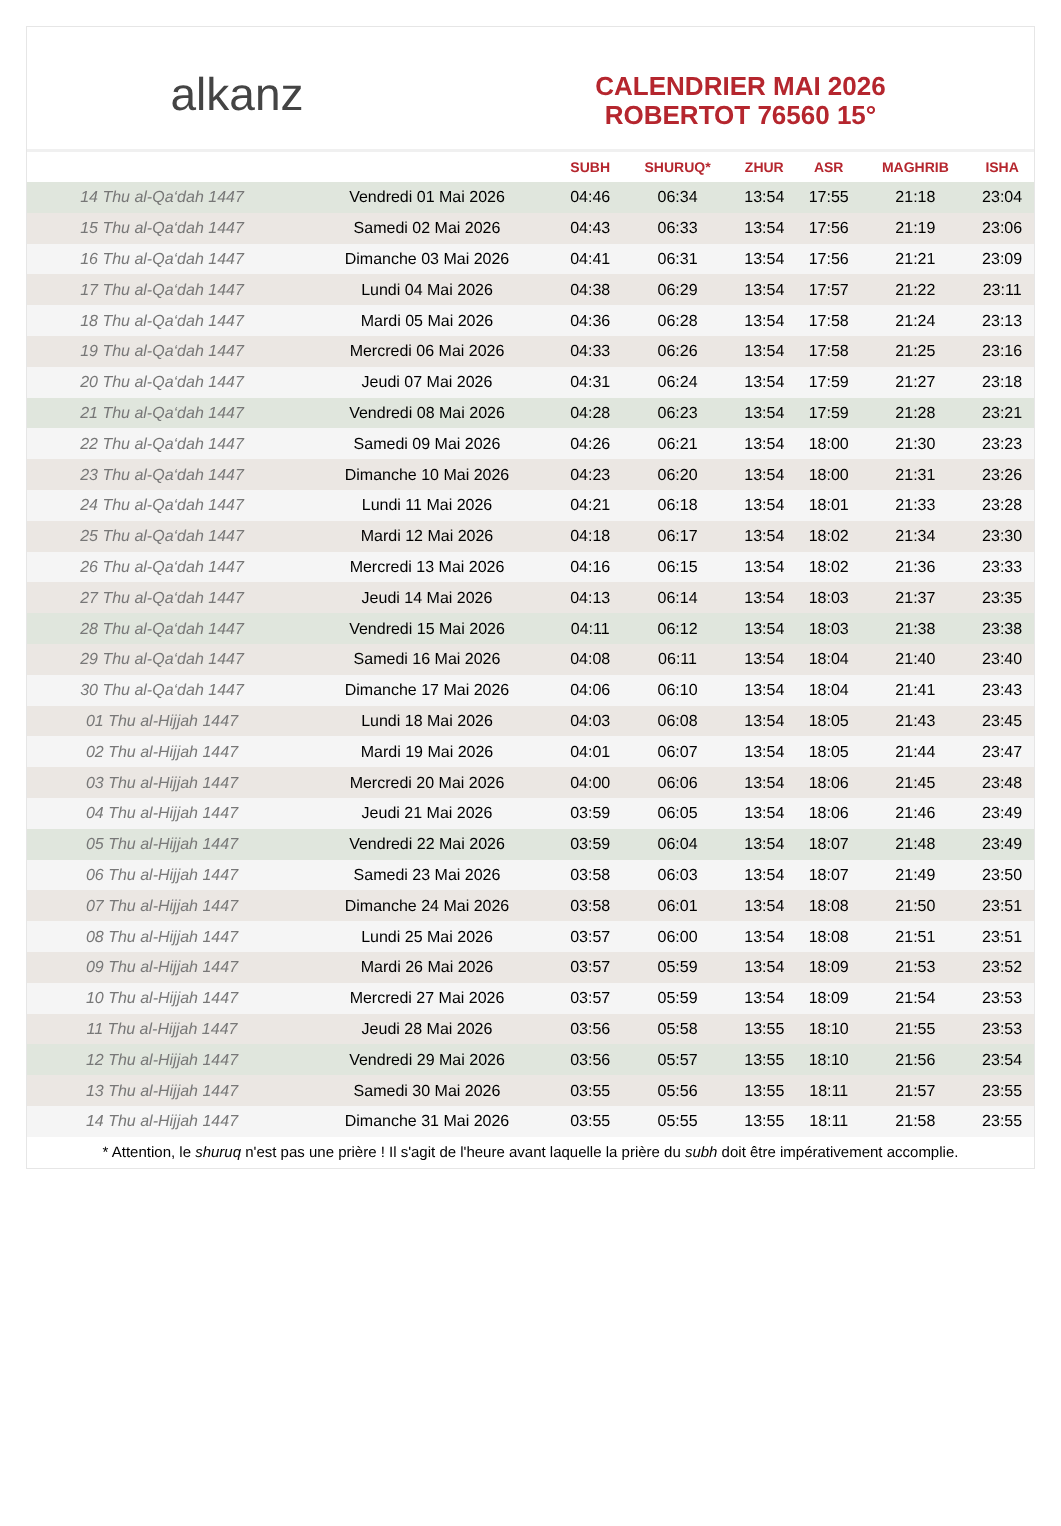alkanz
CALENDRIER MAI 2026
ROBERTOT 76560 15°
| | | SUBH | SHURUQ* | ZHUR | ASR | MAGHRIB | ISHA |
| --- | --- | --- | --- | --- | --- | --- | --- |
| 14 Thu al-Qa‘dah 1447 | Vendredi 01 Mai 2026 | 04:46 | 06:34 | 13:54 | 17:55 | 21:18 | 23:04 |
| 15 Thu al-Qa‘dah 1447 | Samedi 02 Mai 2026 | 04:43 | 06:33 | 13:54 | 17:56 | 21:19 | 23:06 |
| 16 Thu al-Qa‘dah 1447 | Dimanche 03 Mai 2026 | 04:41 | 06:31 | 13:54 | 17:56 | 21:21 | 23:09 |
| 17 Thu al-Qa‘dah 1447 | Lundi 04 Mai 2026 | 04:38 | 06:29 | 13:54 | 17:57 | 21:22 | 23:11 |
| 18 Thu al-Qa‘dah 1447 | Mardi 05 Mai 2026 | 04:36 | 06:28 | 13:54 | 17:58 | 21:24 | 23:13 |
| 19 Thu al-Qa‘dah 1447 | Mercredi 06 Mai 2026 | 04:33 | 06:26 | 13:54 | 17:58 | 21:25 | 23:16 |
| 20 Thu al-Qa‘dah 1447 | Jeudi 07 Mai 2026 | 04:31 | 06:24 | 13:54 | 17:59 | 21:27 | 23:18 |
| 21 Thu al-Qa‘dah 1447 | Vendredi 08 Mai 2026 | 04:28 | 06:23 | 13:54 | 17:59 | 21:28 | 23:21 |
| 22 Thu al-Qa‘dah 1447 | Samedi 09 Mai 2026 | 04:26 | 06:21 | 13:54 | 18:00 | 21:30 | 23:23 |
| 23 Thu al-Qa‘dah 1447 | Dimanche 10 Mai 2026 | 04:23 | 06:20 | 13:54 | 18:00 | 21:31 | 23:26 |
| 24 Thu al-Qa‘dah 1447 | Lundi 11 Mai 2026 | 04:21 | 06:18 | 13:54 | 18:01 | 21:33 | 23:28 |
| 25 Thu al-Qa‘dah 1447 | Mardi 12 Mai 2026 | 04:18 | 06:17 | 13:54 | 18:02 | 21:34 | 23:30 |
| 26 Thu al-Qa‘dah 1447 | Mercredi 13 Mai 2026 | 04:16 | 06:15 | 13:54 | 18:02 | 21:36 | 23:33 |
| 27 Thu al-Qa‘dah 1447 | Jeudi 14 Mai 2026 | 04:13 | 06:14 | 13:54 | 18:03 | 21:37 | 23:35 |
| 28 Thu al-Qa‘dah 1447 | Vendredi 15 Mai 2026 | 04:11 | 06:12 | 13:54 | 18:03 | 21:38 | 23:38 |
| 29 Thu al-Qa‘dah 1447 | Samedi 16 Mai 2026 | 04:08 | 06:11 | 13:54 | 18:04 | 21:40 | 23:40 |
| 30 Thu al-Qa‘dah 1447 | Dimanche 17 Mai 2026 | 04:06 | 06:10 | 13:54 | 18:04 | 21:41 | 23:43 |
| 01 Thu al-Hijjah 1447 | Lundi 18 Mai 2026 | 04:03 | 06:08 | 13:54 | 18:05 | 21:43 | 23:45 |
| 02 Thu al-Hijjah 1447 | Mardi 19 Mai 2026 | 04:01 | 06:07 | 13:54 | 18:05 | 21:44 | 23:47 |
| 03 Thu al-Hijjah 1447 | Mercredi 20 Mai 2026 | 04:00 | 06:06 | 13:54 | 18:06 | 21:45 | 23:48 |
| 04 Thu al-Hijjah 1447 | Jeudi 21 Mai 2026 | 03:59 | 06:05 | 13:54 | 18:06 | 21:46 | 23:49 |
| 05 Thu al-Hijjah 1447 | Vendredi 22 Mai 2026 | 03:59 | 06:04 | 13:54 | 18:07 | 21:48 | 23:49 |
| 06 Thu al-Hijjah 1447 | Samedi 23 Mai 2026 | 03:58 | 06:03 | 13:54 | 18:07 | 21:49 | 23:50 |
| 07 Thu al-Hijjah 1447 | Dimanche 24 Mai 2026 | 03:58 | 06:01 | 13:54 | 18:08 | 21:50 | 23:51 |
| 08 Thu al-Hijjah 1447 | Lundi 25 Mai 2026 | 03:57 | 06:00 | 13:54 | 18:08 | 21:51 | 23:51 |
| 09 Thu al-Hijjah 1447 | Mardi 26 Mai 2026 | 03:57 | 05:59 | 13:54 | 18:09 | 21:53 | 23:52 |
| 10 Thu al-Hijjah 1447 | Mercredi 27 Mai 2026 | 03:57 | 05:59 | 13:54 | 18:09 | 21:54 | 23:53 |
| 11 Thu al-Hijjah 1447 | Jeudi 28 Mai 2026 | 03:56 | 05:58 | 13:55 | 18:10 | 21:55 | 23:53 |
| 12 Thu al-Hijjah 1447 | Vendredi 29 Mai 2026 | 03:56 | 05:57 | 13:55 | 18:10 | 21:56 | 23:54 |
| 13 Thu al-Hijjah 1447 | Samedi 30 Mai 2026 | 03:55 | 05:56 | 13:55 | 18:11 | 21:57 | 23:55 |
| 14 Thu al-Hijjah 1447 | Dimanche 31 Mai 2026 | 03:55 | 05:55 | 13:55 | 18:11 | 21:58 | 23:55 |
* Attention, le shuruq n'est pas une prière ! Il s'agit de l'heure avant laquelle la prière du subh doit être impérativement accomplie.